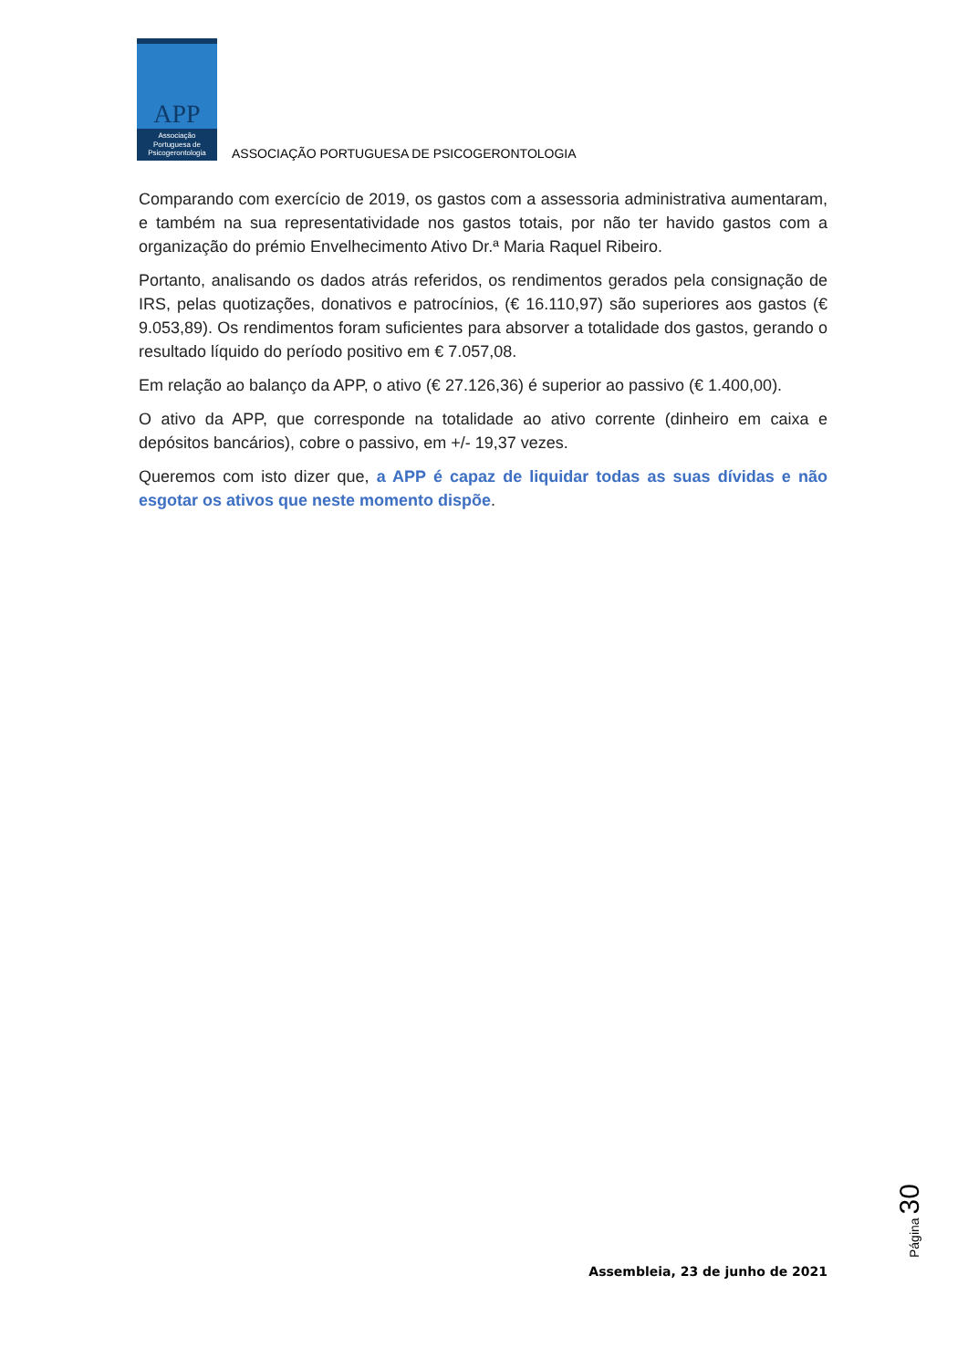APP
Associação
Portuguesa de
Psicogerontologia
ASSOCIAÇÃO PORTUGUESA DE PSICOGERONTOLOGIA
Comparando com exercício de 2019, os gastos com a assessoria administrativa aumentaram, e também na sua representatividade nos gastos totais, por não ter havido gastos com a organização do prémio Envelhecimento Ativo Dr.ª Maria Raquel Ribeiro.
Portanto, analisando os dados atrás referidos, os rendimentos gerados pela consignação de IRS, pelas quotizações, donativos e patrocínios, (€ 16.110,97) são superiores aos gastos (€ 9.053,89). Os rendimentos foram suficientes para absorver a totalidade dos gastos, gerando o resultado líquido do período positivo em € 7.057,08.
Em relação ao balanço da APP, o ativo (€ 27.126,36) é superior ao passivo (€ 1.400,00).
O ativo da APP, que corresponde na totalidade ao ativo corrente (dinheiro em caixa e depósitos bancários), cobre o passivo, em +/- 19,37 vezes.
Queremos com isto dizer que, a APP é capaz de liquidar todas as suas dívidas e não esgotar os ativos que neste momento dispõe.
Página 30
Assembleia, 23 de junho de 2021